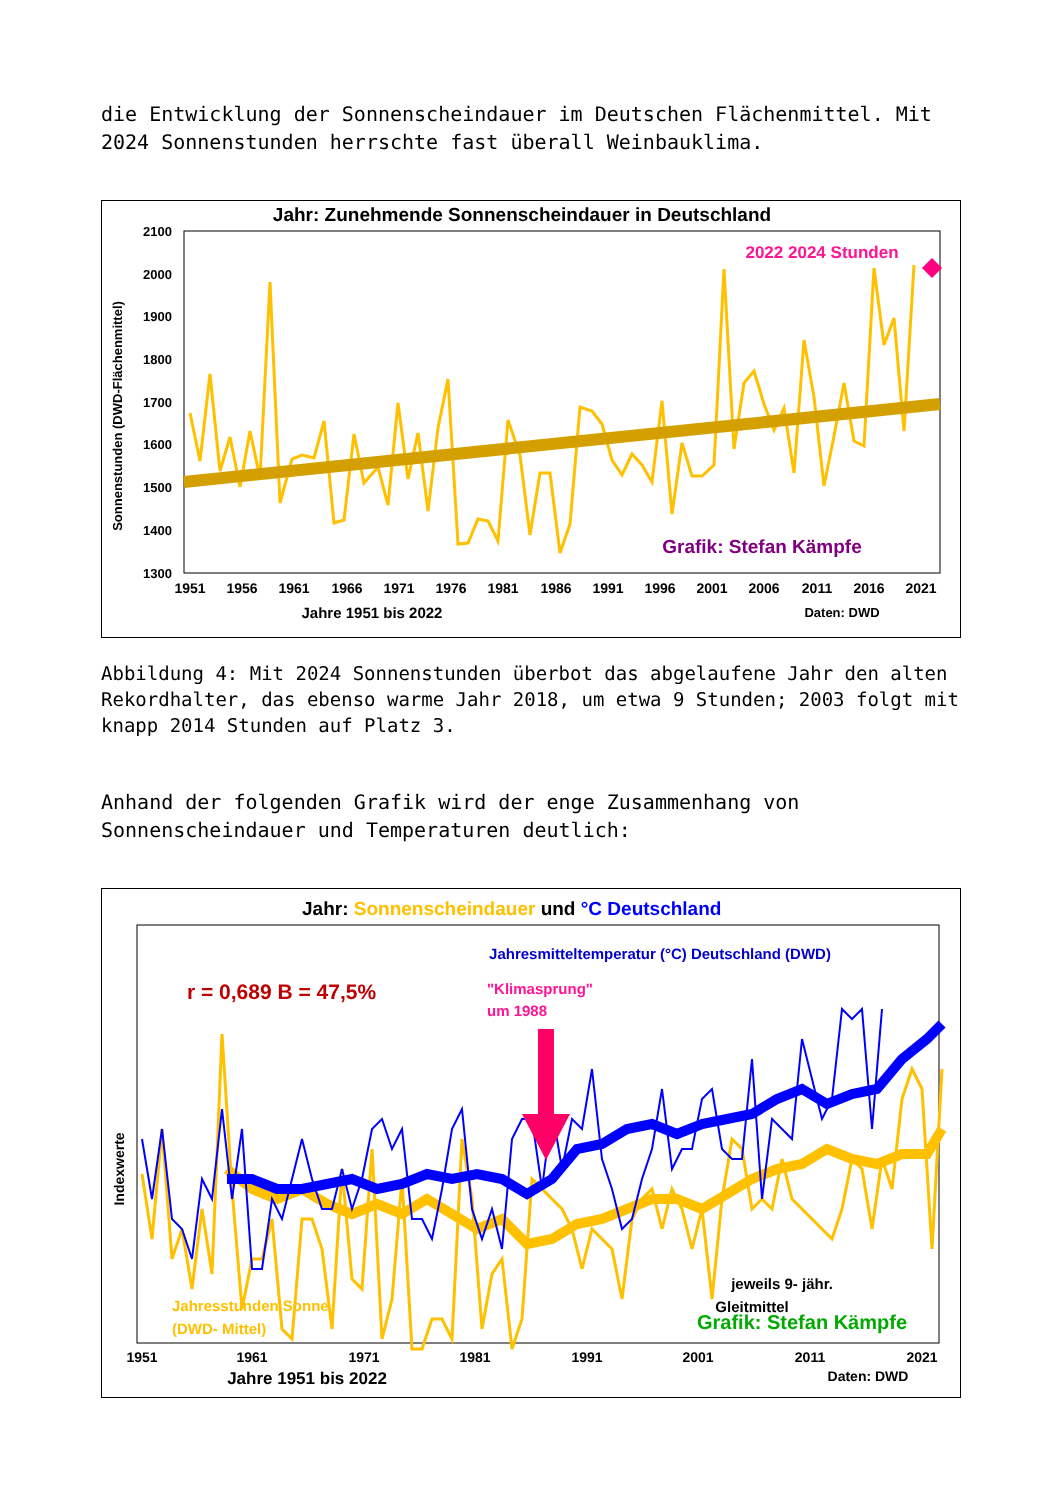die Entwicklung der Sonnenscheindauer im Deutschen Flächenmittel. Mit 2024 Sonnenstunden herrschte fast überall Weinbauklima.
Jahr: Zunehmende Sonnenscheindauer in Deutschland
2100
2000
1900
1800
1700
1600
1500
1400
1300
Sonnenstunden (DWD-Flächenmittel)
2022 2024 Stunden
Grafik: Stefan Kämpfe
1951
1956
1961
1966
1971
1976
1981
1986
1991
1996
2001
2006
2011
2016
2021
Jahre 1951 bis 2022
Daten: DWD
Abbildung 4: Mit 2024 Sonnenstunden überbot das abgelaufene Jahr den alten Rekordhalter, das ebenso warme Jahr 2018, um etwa 9 Stunden; 2003 folgt mit knapp 2014 Stunden auf Platz 3.
Anhand der folgenden Grafik wird der enge Zusammenhang von Sonnenscheindauer und Temperaturen deutlich:
Jahr: Sonnenscheindauer und °C Deutschland
Jahresmitteltemperatur (°C) Deutschland (DWD)
r = 0,689 B = 47,5%
"Klimasprung"
um 1988
jeweils 9- jähr.
Gleitmittel
Grafik: Stefan Kämpfe
Jahresstunden Sonne
(DWD- Mittel)
Indexwerte
1951
1961
1971
1981
1991
2001
2011
2021
Jahre 1951 bis 2022
Daten: DWD